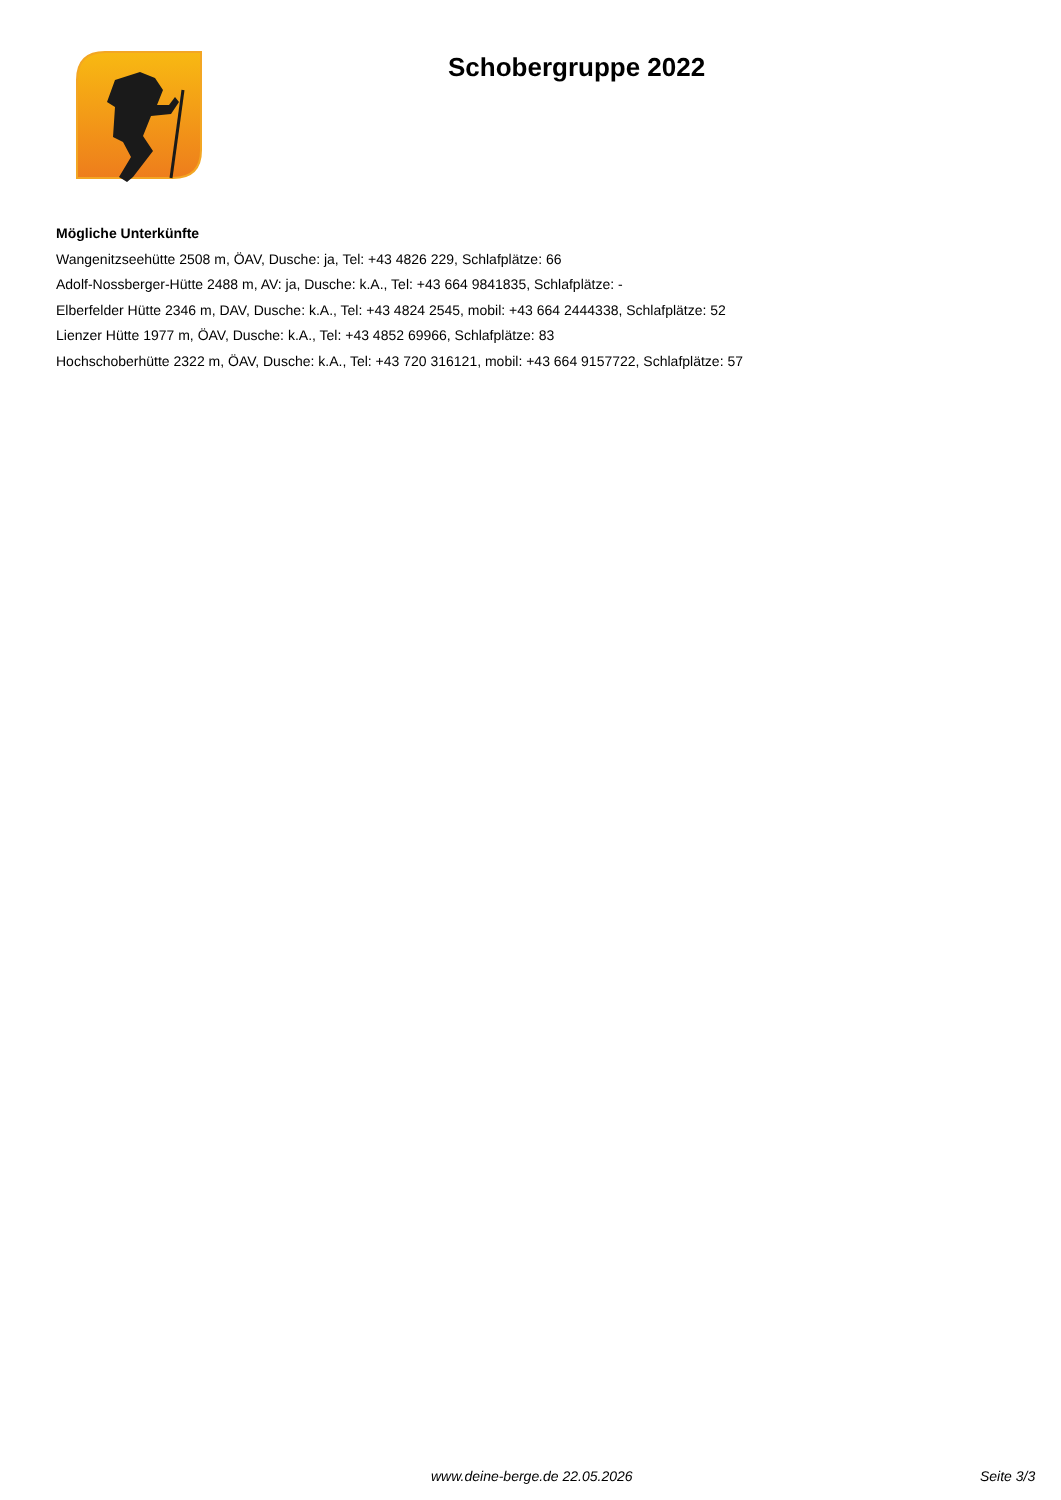Schobergruppe 2022
Mögliche Unterkünfte
Wangenitzseehütte 2508 m, ÖAV, Dusche: ja, Tel: +43 4826 229, Schlafplätze: 66
Adolf-Nossberger-Hütte 2488 m, AV: ja, Dusche: k.A., Tel: +43 664 9841835, Schlafplätze: -
Elberfelder Hütte 2346 m, DAV, Dusche: k.A., Tel: +43 4824 2545, mobil: +43 664 2444338, Schlafplätze: 52
Lienzer Hütte 1977 m, ÖAV, Dusche: k.A., Tel: +43 4852 69966, Schlafplätze: 83
Hochschoberhütte 2322 m, ÖAV, Dusche: k.A., Tel: +43 720 316121, mobil: +43 664 9157722, Schlafplätze: 57
www.deine-berge.de 22.05.2026 Seite 3/3